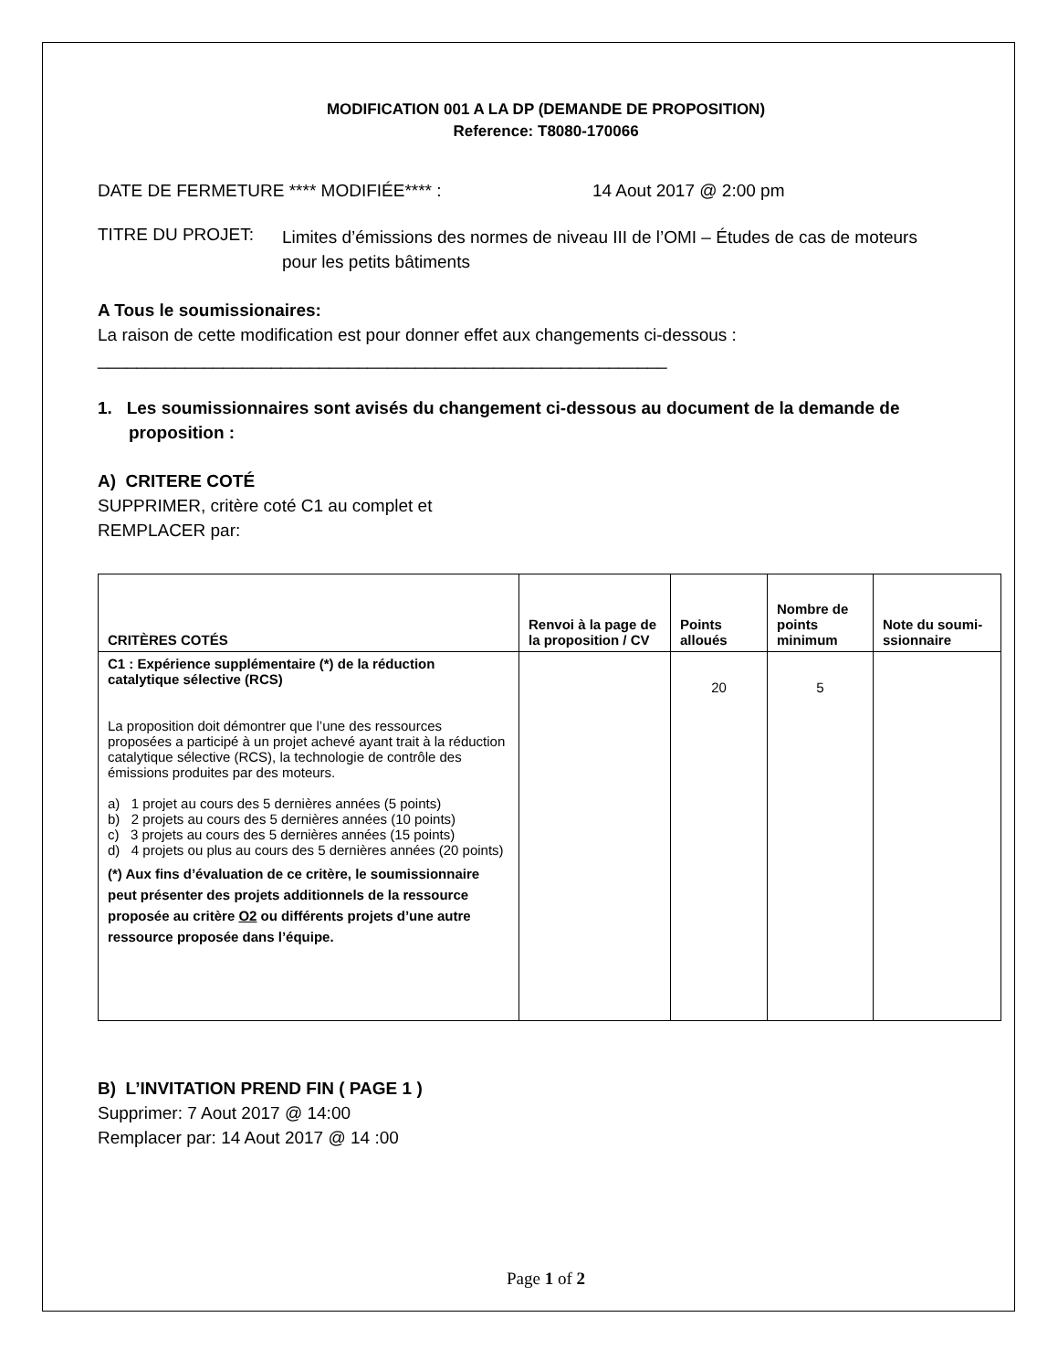MODIFICATION 001 A LA DP (DEMANDE DE PROPOSITION)
Reference: T8080-170066
DATE DE FERMETURE **** MODIFIÉE**** : 14 Aout 2017 @ 2:00 pm
TITRE DU PROJET: Limites d’émissions des normes de niveau III de l’OMI – Études de cas de moteurs pour les petits bâtiments
A Tous le soumissionaires:
La raison de cette modification est pour donner effet aux changements ci-dessous :
___________________________________________________________
1. Les soumissionnaires sont avisés du changement ci-dessous au document de la demande de proposition :
A) CRITERE COTÉ
SUPPRIMER, critère coté C1 au complet et
REMPLACER par:
| CRITÈRES COTÉS | Renvoi à la page de la proposition / CV | Points alloués | Nombre de points minimum | Note du soumi-ssionnaire |
| --- | --- | --- | --- | --- |
| C1 : Expérience supplémentaire (*) de la réduction catalytique sélective (RCS) La proposition doit démontrer que l’une des ressources proposées a participé à un projet achevé ayant trait à la réduction catalytique sélective (RCS), la technologie de contrôle des émissions produites par des moteurs. a) 1 projet au cours des 5 dernières années (5 points) b) 2 projets au cours des 5 dernières années (10 points) c) 3 projets au cours des 5 dernières années (15 points) d) 4 projets ou plus au cours des 5 dernières années (20 points) (*) Aux fins d’évaluation de ce critère, le soumissionnaire peut présenter des projets additionnels de la ressource proposée au critère O2 ou différents projets d’une autre ressource proposée dans l’équipe. | | 20 | 5 | |
B) L’INVITATION PREND FIN ( PAGE 1 )
Supprimer: 7 Aout 2017 @ 14:00
Remplacer par: 14 Aout 2017 @ 14 :00
Page 1 of 2